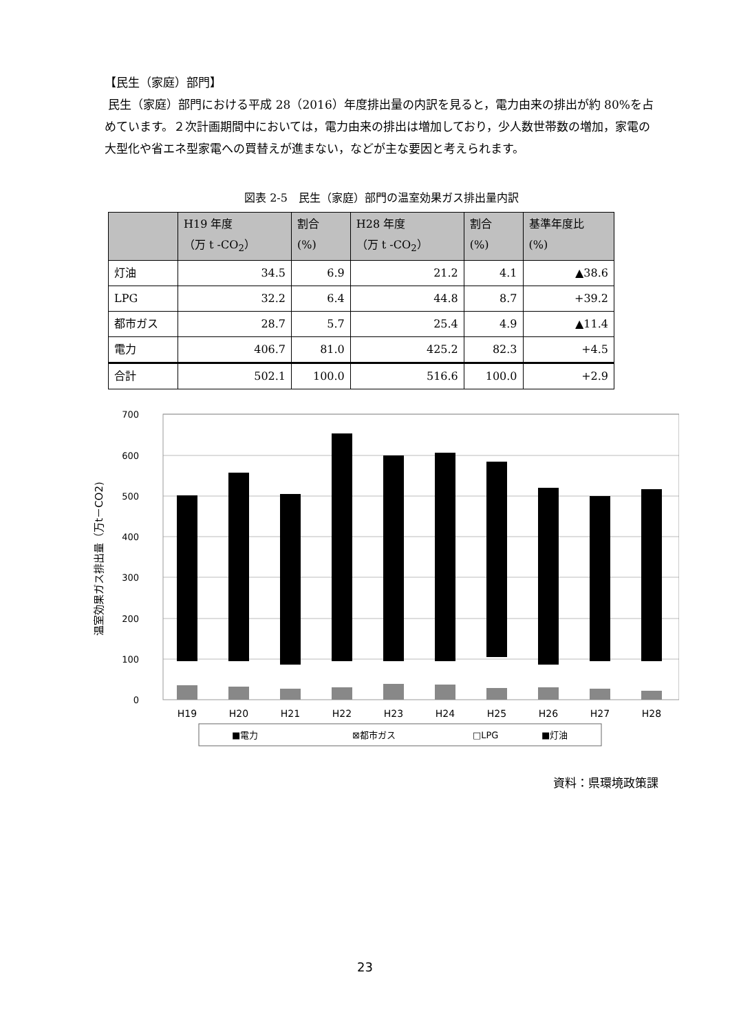【民生（家庭）部門】
民生（家庭）部門における平成 28（2016）年度排出量の内訳を見ると，電力由来の排出が約 80%を占めています。２次計画期間中においては，電力由来の排出は増加しており，少人数世帯数の増加，家電の大型化や省エネ型家電への買替えが進まない，などが主な要因と考えられます。
図表 2-5　民生（家庭）部門の温室効果ガス排出量内訳
| | H19 年度 （万 t -CO<sub>2</sub>） | 割合 (%) | H28 年度 （万 t -CO<sub>2</sub>） | 割合 (%) | 基準年度比 (%) |
| --- | --- | --- | --- | --- | --- |
| 灯油 | 34.5 | 6.9 | 21.2 | 4.1 | ▲38.6 |
| LPG | 32.2 | 6.4 | 44.8 | 8.7 | +39.2 |
| 都市ガス | 28.7 | 5.7 | 25.4 | 4.9 | ▲11.4 |
| 電力 | 406.7 | 81.0 | 425.2 | 82.3 | +4.5 |
| 合計 | 502.1 | 100.0 | 516.6 | 100.0 | +2.9 |
温室効果ガス排出量（万t－CO2)
700
600
500
400
300
200
100
0
H19
H20
H21
H22
H23
H24
H25
H26
H27
H28
■電力
⊠都市ガス
□LPG
■灯油
資料：県環境政策課
23